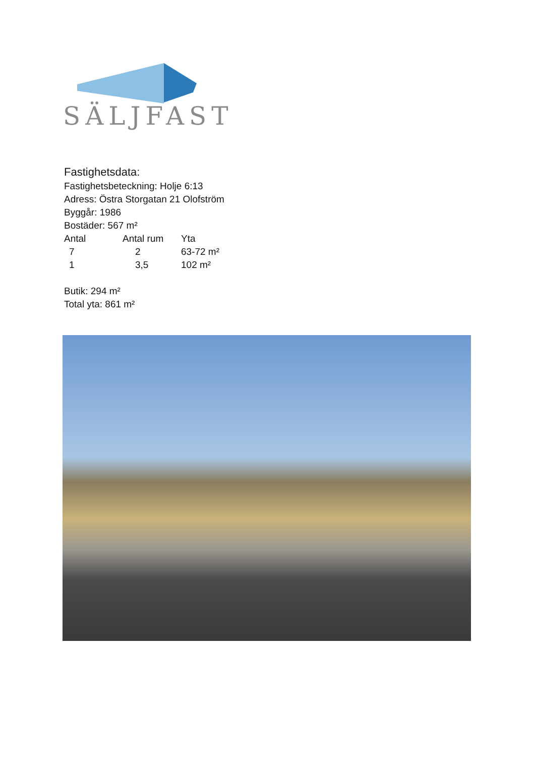SÄLJFAST
Fastighetsdata:
Fastighetsbeteckning: Holje 6:13
Adress: Östra Storgatan 21 Olofström
Byggår: 1986
Bostäder: 567 m²
| Antal | Antal rum | Yta |
| --- | --- | --- |
| 7 | 2 | 63-72 m² |
| 1 | 3,5 | 102 m² |
Butik: 294 m²
Total yta: 861 m²